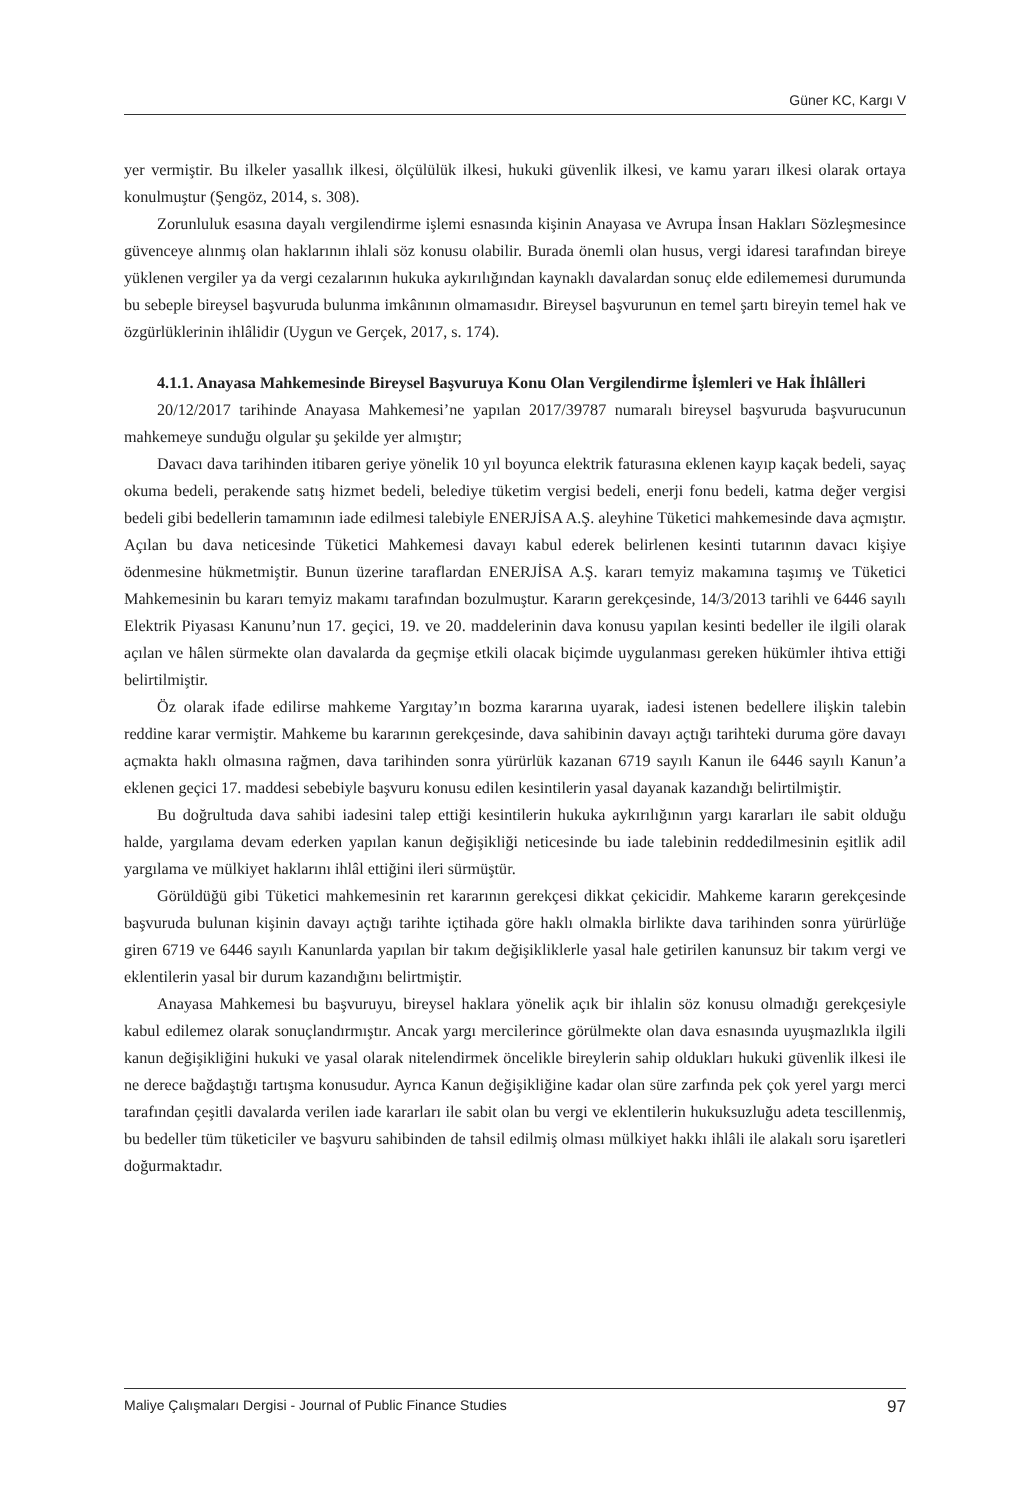Güner KC, Kargı V
yer vermiştir. Bu ilkeler yasallık ilkesi, ölçülülük ilkesi, hukuki güvenlik ilkesi, ve kamu yararı ilkesi olarak ortaya konulmuştur (Şengöz, 2014, s. 308).
Zorunluluk esasına dayalı vergilendirme işlemi esnasında kişinin Anayasa ve Avrupa İnsan Hakları Sözleşmesince güvenceye alınmış olan haklarının ihlali söz konusu olabilir. Burada önemli olan husus, vergi idaresi tarafından bireye yüklenen vergiler ya da vergi cezalarının hukuka aykırılığından kaynaklı davalardan sonuç elde edilememesi durumunda bu sebeple bireysel başvuruda bulunma imkânının olmamasıdır. Bireysel başvurunun en temel şartı bireyin temel hak ve özgürlüklerinin ihlâlidir (Uygun ve Gerçek, 2017, s. 174).
4.1.1. Anayasa Mahkemesinde Bireysel Başvuruya Konu Olan Vergilendirme İşlemleri ve Hak İhlâlleri
20/12/2017 tarihinde Anayasa Mahkemesi’ne yapılan 2017/39787 numaralı bireysel başvuruda başvurucunun mahkemeye sunduğu olgular şu şekilde yer almıştır;
Davacı dava tarihinden itibaren geriye yönelik 10 yıl boyunca elektrik faturasına eklenen kayıp kaçak bedeli, sayaç okuma bedeli, perakende satış hizmet bedeli, belediye tüketim vergisi bedeli, enerji fonu bedeli, katma değer vergisi bedeli gibi bedellerin tamamının iade edilmesi talebiyle ENERJİSA A.Ş. aleyhine Tüketici mahkemesinde dava açmıştır. Açılan bu dava neticesinde Tüketici Mahkemesi davayı kabul ederek belirlenen kesinti tutarının davacı kişiye ödenmesine hükmetmiştir. Bunun üzerine taraflardan ENERJİSA A.Ş. kararı temyiz makamına taşımış ve Tüketici Mahkemesinin bu kararı temyiz makamı tarafından bozulmuştur. Kararın gerekçesinde, 14/3/2013 tarihli ve 6446 sayılı Elektrik Piyasası Kanunu’nun 17. geçici, 19. ve 20. maddelerinin dava konusu yapılan kesinti bedeller ile ilgili olarak açılan ve hâlen sürmekte olan davalarda da geçmişe etkili olacak biçimde uygulanması gereken hükümler ihtiva ettiği belirtilmiştir.
Öz olarak ifade edilirse mahkeme Yargıtay’ın bozma kararına uyarak, iadesi istenen bedellere ilişkin talebin reddine karar vermiştir. Mahkeme bu kararının gerekçesinde, dava sahibinin davayı açtığı tarihteki duruma göre davayı açmakta haklı olmasına rağmen, dava tarihinden sonra yürürlük kazanan 6719 sayılı Kanun ile 6446 sayılı Kanun’a eklenen geçici 17. maddesi sebebiyle başvuru konusu edilen kesintilerin yasal dayanak kazandığı belirtilmiştir.
Bu doğrultuda dava sahibi iadesini talep ettiği kesintilerin hukuka aykırılığının yargı kararları ile sabit olduğu halde, yargılama devam ederken yapılan kanun değişikliği neticesinde bu iade talebinin reddedilmesinin eşitlik adil yargılama ve mülkiyet haklarını ihlâl ettiğini ileri sürmüştür.
Görüldüğü gibi Tüketici mahkemesinin ret kararının gerekçesi dikkat çekicidir. Mahkeme kararın gerekçesinde başvuruda bulunan kişinin davayı açtığı tarihte içtihada göre haklı olmakla birlikte dava tarihinden sonra yürürlüğe giren 6719 ve 6446 sayılı Kanunlarda yapılan bir takım değişikliklerle yasal hale getirilen kanunsuz bir takım vergi ve eklentilerin yasal bir durum kazandığını belirtmiştir.
Anayasa Mahkemesi bu başvuruyu, bireysel haklara yönelik açık bir ihlalin söz konusu olmadığı gerekçesiyle kabul edilemez olarak sonuçlandırmıştır. Ancak yargı mercilerince görülmekte olan dava esnasında uyuşmazlıkla ilgili kanun değişikliğini hukuki ve yasal olarak nitelendirmek öncelikle bireylerin sahip oldukları hukuki güvenlik ilkesi ile ne derece bağdaştığı tartışma konusudur. Ayrıca Kanun değişikliğine kadar olan süre zarfında pek çok yerel yargı merci tarafından çeşitli davalarda verilen iade kararları ile sabit olan bu vergi ve eklentilerin hukuksuzluğu adeta tescillenmiş, bu bedeller tüm tüketiciler ve başvuru sahibinden de tahsil edilmiş olması mülkiyet hakkı ihlâli ile alakalı soru işaretleri doğurmaktadır.
Maliye Çalışmaları Dergisi - Journal of Public Finance Studies 97